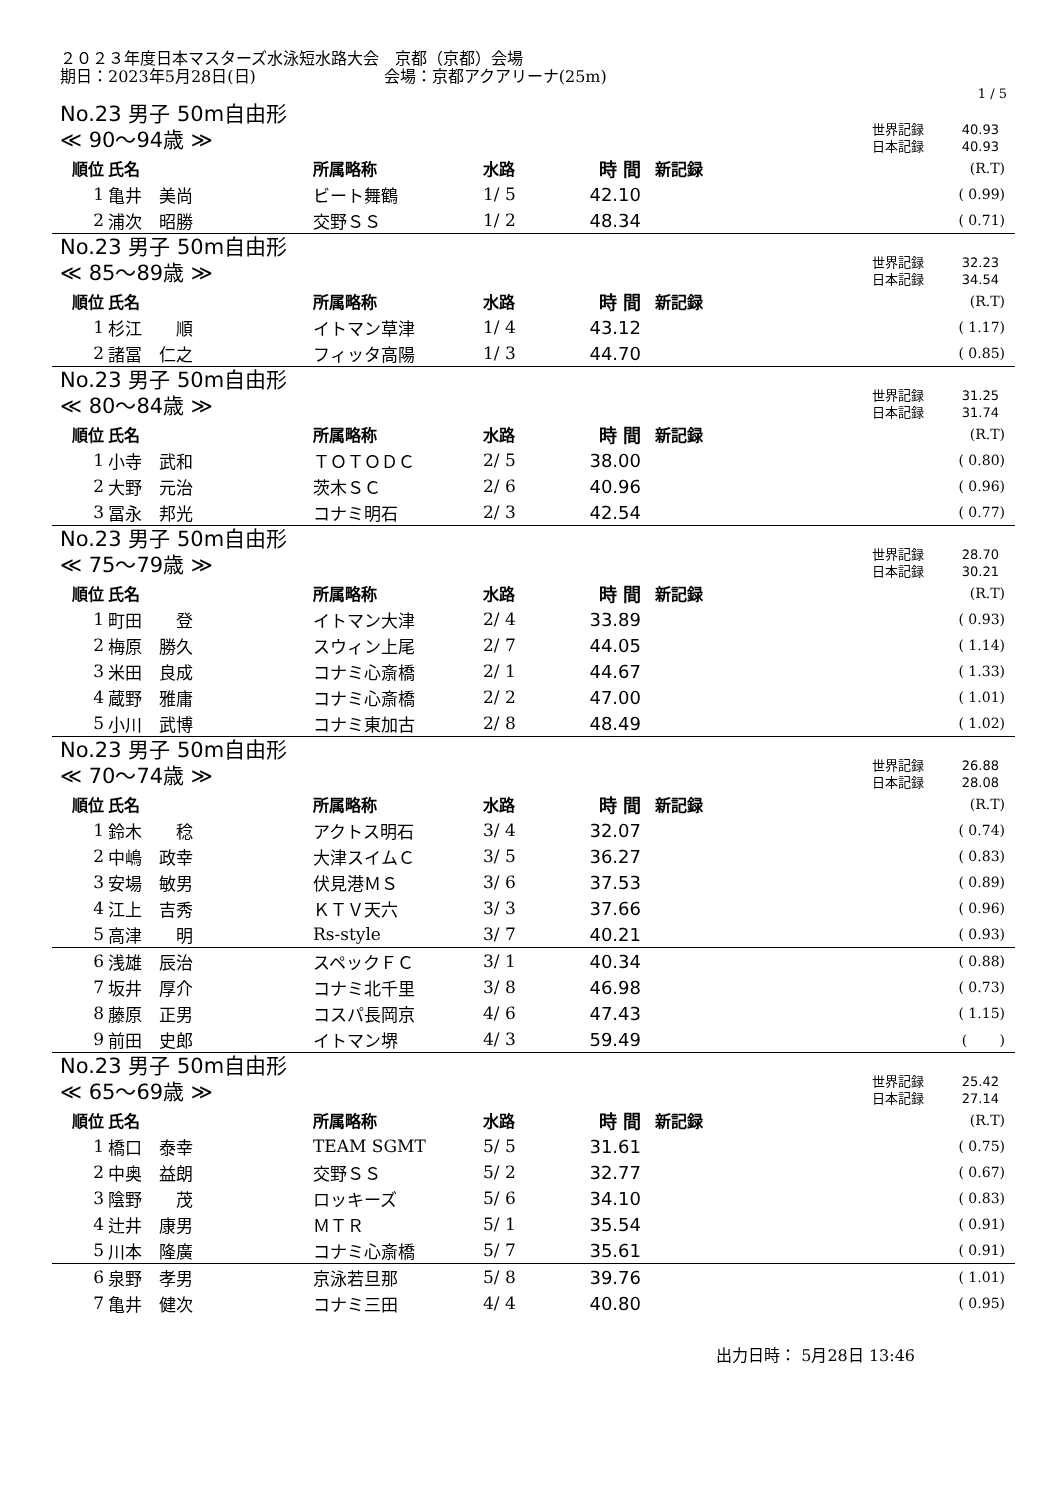２０２３年度日本マスターズ水泳短水路大会　京都（京都）会場
期日：2023年5月28日(日)　　　　　　　　会場：京都アクアリーナ(25m)
1 / 5
No.23 男子 50m自由形
≪ 90～94歳 ≫
世界記録 40.93
日本記録 40.93
| 順位 | 氏名 | 所属略称 | 水路 | 時 間 | 新記録 | (R.T) |
| 1 | 亀井 美尚 | ビート舞鶴 | 1/ 5 | 42.10 | | ( 0.99) |
| 2 | 浦次 昭勝 | 交野ＳＳ | 1/ 2 | 48.34 | | ( 0.71) |
No.23 男子 50m自由形
≪ 85～89歳 ≫
世界記録 32.23
日本記録 34.54
| 順位 | 氏名 | 所属略称 | 水路 | 時 間 | 新記録 | (R.T) |
| 1 | 杉江 順 | イトマン草津 | 1/ 4 | 43.12 | | ( 1.17) |
| 2 | 諸冨 仁之 | フィッタ高陽 | 1/ 3 | 44.70 | | ( 0.85) |
No.23 男子 50m自由形
≪ 80～84歳 ≫
世界記録 31.25
日本記録 31.74
| 順位 | 氏名 | 所属略称 | 水路 | 時 間 | 新記録 | (R.T) |
| 1 | 小寺 武和 | ＴＯＴＯＤＣ | 2/ 5 | 38.00 | | ( 0.80) |
| 2 | 大野 元治 | 茨木ＳＣ | 2/ 6 | 40.96 | | ( 0.96) |
| 3 | 冨永 邦光 | コナミ明石 | 2/ 3 | 42.54 | | ( 0.77) |
No.23 男子 50m自由形
≪ 75～79歳 ≫
世界記録 28.70
日本記録 30.21
| 順位 | 氏名 | 所属略称 | 水路 | 時 間 | 新記録 | (R.T) |
| 1 | 町田 登 | イトマン大津 | 2/ 4 | 33.89 | | ( 0.93) |
| 2 | 梅原 勝久 | スウィン上尾 | 2/ 7 | 44.05 | | ( 1.14) |
| 3 | 米田 良成 | コナミ心斎橋 | 2/ 1 | 44.67 | | ( 1.33) |
| 4 | 蔵野 雅庸 | コナミ心斎橋 | 2/ 2 | 47.00 | | ( 1.01) |
| 5 | 小川 武博 | コナミ東加古 | 2/ 8 | 48.49 | | ( 1.02) |
No.23 男子 50m自由形
≪ 70～74歳 ≫
世界記録 26.88
日本記録 28.08
| 順位 | 氏名 | 所属略称 | 水路 | 時 間 | 新記録 | (R.T) |
| 1 | 鈴木 稔 | アクトス明石 | 3/ 4 | 32.07 | | ( 0.74) |
| 2 | 中嶋 政幸 | 大津スイムＣ | 3/ 5 | 36.27 | | ( 0.83) |
| 3 | 安場 敏男 | 伏見港ＭＳ | 3/ 6 | 37.53 | | ( 0.89) |
| 4 | 江上 吉秀 | ＫＴＶ天六 | 3/ 3 | 37.66 | | ( 0.96) |
| 5 | 高津 明 | Rs-style | 3/ 7 | 40.21 | | ( 0.93) |
| 6 | 浅雄 辰治 | スペックＦＣ | 3/ 1 | 40.34 | | ( 0.88) |
| 7 | 坂井 厚介 | コナミ北千里 | 3/ 8 | 46.98 | | ( 0.73) |
| 8 | 藤原 正男 | コスパ長岡京 | 4/ 6 | 47.43 | | ( 1.15) |
| 9 | 前田 史郎 | イトマン堺 | 4/ 3 | 59.49 | | ( ) |
No.23 男子 50m自由形
≪ 65～69歳 ≫
世界記録 25.42
日本記録 27.14
| 順位 | 氏名 | 所属略称 | 水路 | 時 間 | 新記録 | (R.T) |
| 1 | 橋口 泰幸 | TEAM SGMT | 5/ 5 | 31.61 | | ( 0.75) |
| 2 | 中奥 益朗 | 交野ＳＳ | 5/ 2 | 32.77 | | ( 0.67) |
| 3 | 陰野 茂 | ロッキーズ | 5/ 6 | 34.10 | | ( 0.83) |
| 4 | 辻井 康男 | ＭＴＲ | 5/ 1 | 35.54 | | ( 0.91) |
| 5 | 川本 隆廣 | コナミ心斎橋 | 5/ 7 | 35.61 | | ( 0.91) |
| 6 | 泉野 孝男 | 京泳若旦那 | 5/ 8 | 39.76 | | ( 1.01) |
| 7 | 亀井 健次 | コナミ三田 | 4/ 4 | 40.80 | | ( 0.95) |
出力日時： 5月28日 13:46